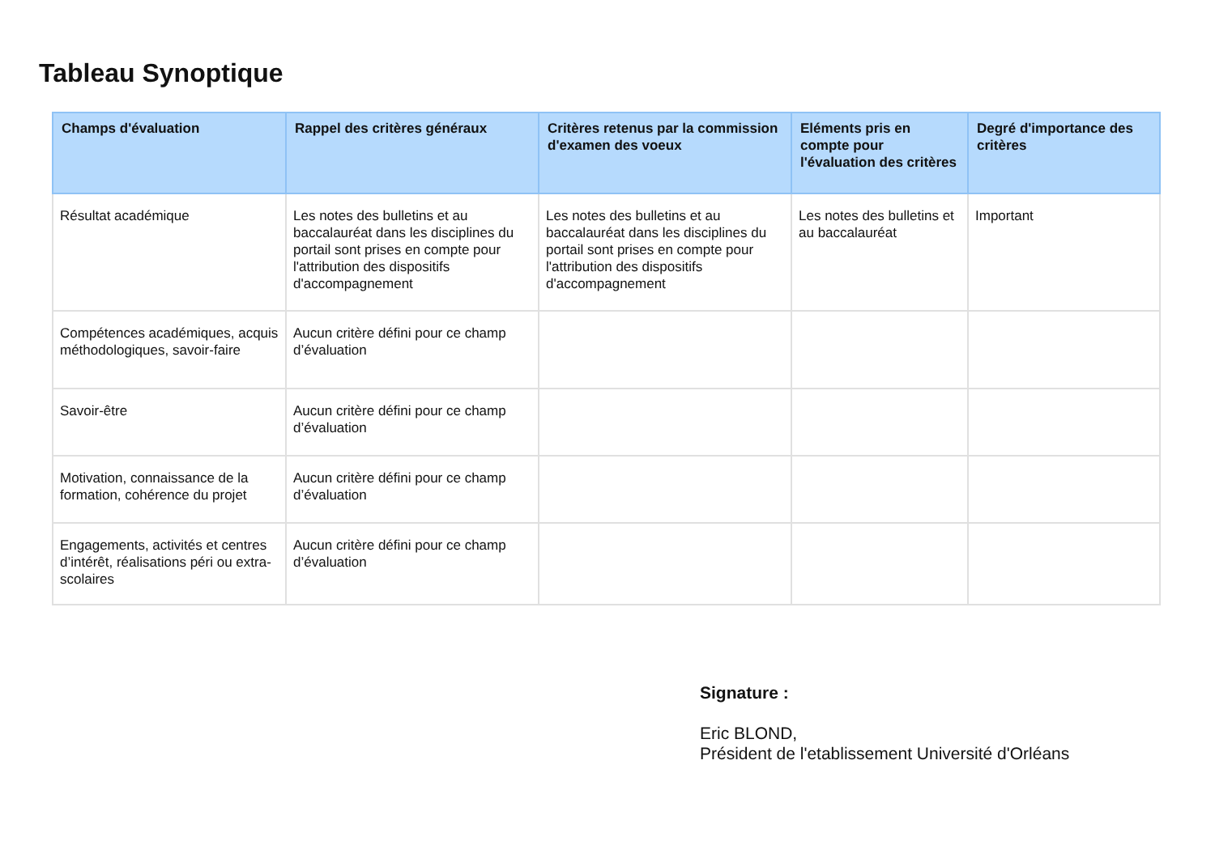Tableau Synoptique
| Champs d'évaluation | Rappel des critères généraux | Critères retenus par la commission d'examen des voeux | Eléments pris en compte pour l'évaluation des critères | Degré d'importance des critères |
| --- | --- | --- | --- | --- |
| Résultat académique | Les notes des bulletins et au baccalauréat dans les disciplines du portail sont prises en compte pour l'attribution des dispositifs d'accompagnement | Les notes des bulletins et au baccalauréat dans les disciplines du portail sont prises en compte pour l'attribution des dispositifs d'accompagnement | Les notes des bulletins et au baccalauréat | Important |
| Compétences académiques, acquis méthodologiques, savoir-faire | Aucun critère défini pour ce champ d’évaluation | | | |
| Savoir-être | Aucun critère défini pour ce champ d’évaluation | | | |
| Motivation, connaissance de la formation, cohérence du projet | Aucun critère défini pour ce champ d’évaluation | | | |
| Engagements, activités et centres d’intérêt, réalisations péri ou extra-scolaires | Aucun critère défini pour ce champ d’évaluation | | | |
Signature :
Eric BLOND,
Président de l'etablissement Université d'Orléans